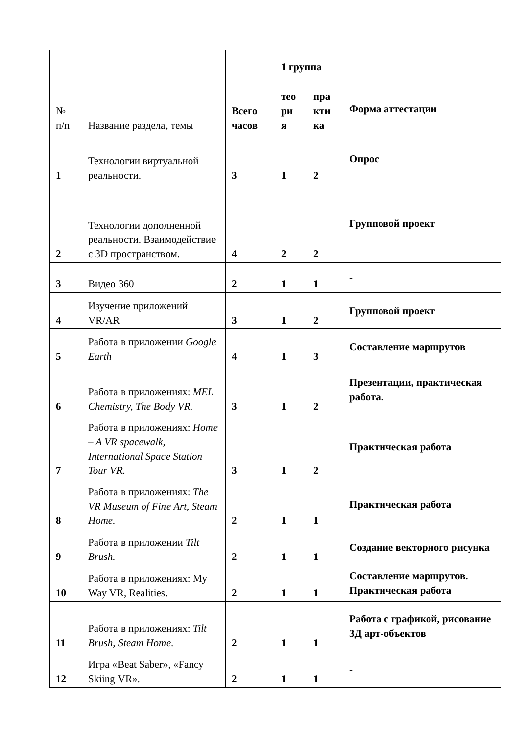| № п/п | Название раздела, темы | Всего часов | 1 группа | | |
| --- | --- | --- | --- | --- | --- |
| | | | тео ри я | пра кти ка | Форма аттестации |
| 1 | Технологии виртуальной реальности. | 3 | 1 | 2 | Опрос |
| 2 | Технологии дополненной реальности. Взаимодействие с 3D пространством. | 4 | 2 | 2 | Групповой проект |
| 3 | Видео 360 | 2 | 1 | 1 | - |
| 4 | Изучение приложений VR/AR | 3 | 1 | 2 | Групповой проект |
| 5 | Работа в приложении Google Earth | 4 | 1 | 3 | Составление маршрутов |
| 6 | Работа в приложениях: MEL Chemistry, The Body VR. | 3 | 1 | 2 | Презентации, практическая работа. |
| 7 | Работа в приложениях: Home – A VR spacewalk, International Space Station Tour VR. | 3 | 1 | 2 | Практическая работа |
| 8 | Работа в приложениях: The VR Museum of Fine Art, Steam Home. | 2 | 1 | 1 | Практическая работа |
| 9 | Работа в приложении Tilt Brush. | 2 | 1 | 1 | Создание векторного рисунка |
| 10 | Работа в приложениях: My Way VR, Realities. | 2 | 1 | 1 | Составление маршрутов. Практическая работа |
| 11 | Работа в приложениях: Tilt Brush, Steam Home. | 2 | 1 | 1 | Работа с графикой, рисование 3Д арт-объектов |
| 12 | Игра «Beat Saber», «Fancy Skiing VR». | 2 | 1 | 1 | - |